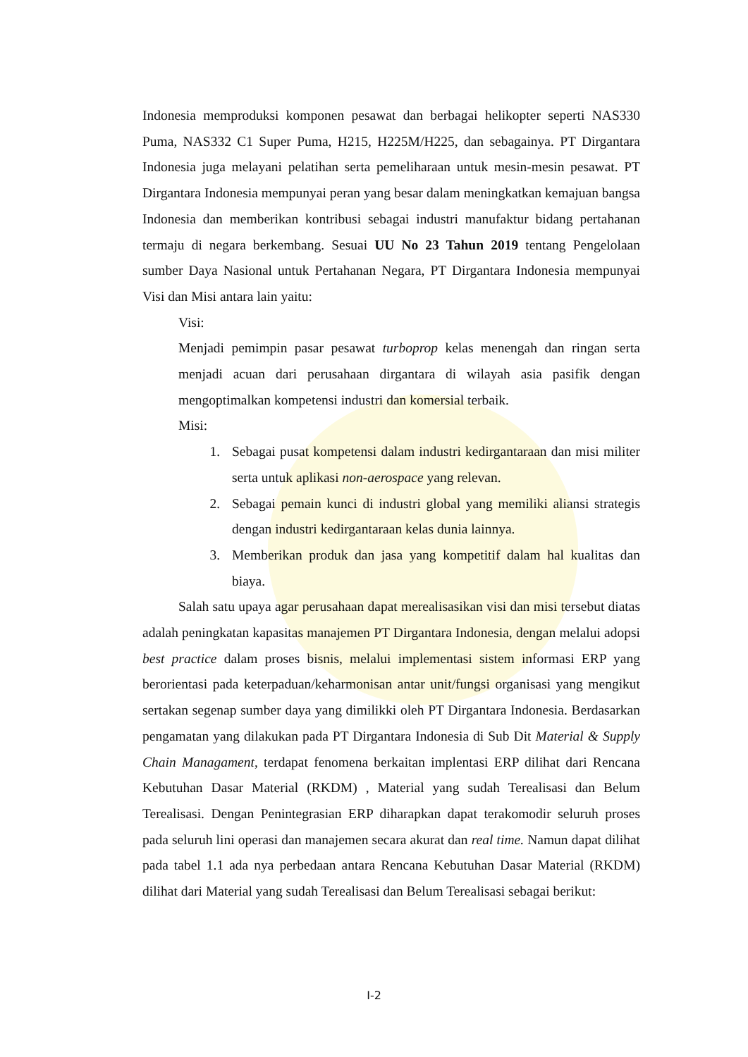Indonesia memproduksi komponen pesawat dan berbagai helikopter seperti NAS330 Puma, NAS332 C1 Super Puma, H215, H225M/H225, dan sebagainya. PT Dirgantara Indonesia juga melayani pelatihan serta pemeliharaan untuk mesin-mesin pesawat. PT Dirgantara Indonesia mempunyai peran yang besar dalam meningkatkan kemajuan bangsa Indonesia dan memberikan kontribusi sebagai industri manufaktur bidang pertahanan termaju di negara berkembang. Sesuai UU No 23 Tahun 2019 tentang Pengelolaan sumber Daya Nasional untuk Pertahanan Negara, PT Dirgantara Indonesia mempunyai Visi dan Misi antara lain yaitu:
Visi:
Menjadi pemimpin pasar pesawat turboprop kelas menengah dan ringan serta menjadi acuan dari perusahaan dirgantara di wilayah asia pasifik dengan mengoptimalkan kompetensi industri dan komersial terbaik.
Misi:
1. Sebagai pusat kompetensi dalam industri kedirgantaraan dan misi militer serta untuk aplikasi non-aerospace yang relevan.
2. Sebagai pemain kunci di industri global yang memiliki aliansi strategis dengan industri kedirgantaraan kelas dunia lainnya.
3. Memberikan produk dan jasa yang kompetitif dalam hal kualitas dan biaya.
Salah satu upaya agar perusahaan dapat merealisasikan visi dan misi tersebut diatas adalah peningkatan kapasitas manajemen PT Dirgantara Indonesia, dengan melalui adopsi best practice dalam proses bisnis, melalui implementasi sistem informasi ERP yang berorientasi pada keterpaduan/keharmonisan antar unit/fungsi organisasi yang mengikut sertakan segenap sumber daya yang dimilikki oleh PT Dirgantara Indonesia. Berdasarkan pengamatan yang dilakukan pada PT Dirgantara Indonesia di Sub Dit Material & Supply Chain Managament, terdapat fenomena berkaitan implentasi ERP dilihat dari Rencana Kebutuhan Dasar Material (RKDM) , Material yang sudah Terealisasi dan Belum Terealisasi. Dengan Penintegrasian ERP diharapkan dapat terakomodir seluruh proses pada seluruh lini operasi dan manajemen secara akurat dan real time. Namun dapat dilihat pada tabel 1.1 ada nya perbedaan antara Rencana Kebutuhan Dasar Material (RKDM) dilihat dari Material yang sudah Terealisasi dan Belum Terealisasi sebagai berikut:
I-2